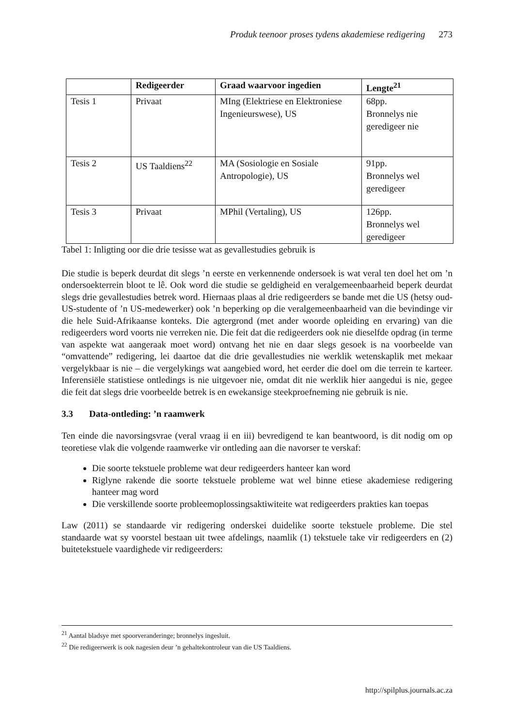Produk teenoor proses tydens akademiese redigering 273
| | Redigeerder | Graad waarvoor ingedien | Lengte<sup>21</sup> |
| --- | --- | --- | --- |
| Tesis 1 | Privaat | MIng (Elektriese en Elektroniese Ingenieurswese), US | 68pp. Bronnelys nie geredigeer nie |
| Tesis 2 | US Taaldiens<sup>22</sup> | MA (Sosiologie en Sosiale Antropologie), US | 91pp. Bronnelys wel geredigeer |
| Tesis 3 | Privaat | MPhil (Vertaling), US | 126pp. Bronnelys wel geredigeer |
Tabel 1: Inligting oor die drie tesisse wat as gevallestudies gebruik is
Die studie is beperk deurdat dit slegs ’n eerste en verkennende ondersoek is wat veral ten doel het om ’n ondersoekterrein bloot te lê. Ook word die studie se geldigheid en veralgemeenbaarheid beperk deurdat slegs drie gevallestudies betrek word. Hiernaas plaas al drie redigeerders se bande met die US (hetsy oud-US-studente of ’n US-medewerker) ook ’n beperking op die veralgemeenbaarheid van die bevindinge vir die hele Suid-Afrikaanse konteks. Die agtergrond (met ander woorde opleiding en ervaring) van die redigeerders word voorts nie verreken nie. Die feit dat die redigeerders ook nie dieselfde opdrag (in terme van aspekte wat aangeraak moet word) ontvang het nie en daar slegs gesoek is na voorbeelde van “omvattende” redigering, lei daartoe dat die drie gevallestudies nie werklik wetenskaplik met mekaar vergelykbaar is nie – die vergelykings wat aangebied word, het eerder die doel om die terrein te karteer. Inferensiële statistiese ontledings is nie uitgevoer nie, omdat dit nie werklik hier aangedui is nie, gegee die feit dat slegs drie voorbeelde betrek is en ewekansige steekproefneming nie gebruik is nie.
3.3 Data-ontleding: ’n raamwerk
Ten einde die navorsingsvrae (veral vraag ii en iii) bevredigend te kan beantwoord, is dit nodig om op teoretiese vlak die volgende raamwerke vir ontleding aan die navorser te verskaf:
Die soorte tekstuele probleme wat deur redigeerders hanteer kan word
Riglyne rakende die soorte tekstuele probleme wat wel binne etiese akademiese redigering hanteer mag word
Die verskillende soorte probleemoplossingsaktiwiteite wat redigeerders prakties kan toepas
Law (2011) se standaarde vir redigering onderskei duidelike soorte tekstuele probleme. Die stel standaarde wat sy voorstel bestaan uit twee afdelings, naamlik (1) tekstuele take vir redigeerders en (2) buitetekstuele vaardighede vir redigeerders:
<sup>21</sup> Aantal bladsye met spoorveranderinge; bronnelys ingesluit.
<sup>22</sup> Die redigeerwerk is ook nagesien deur ’n gehaltekontroleur van die US Taaldiens.
http://spilplus.journals.ac.za